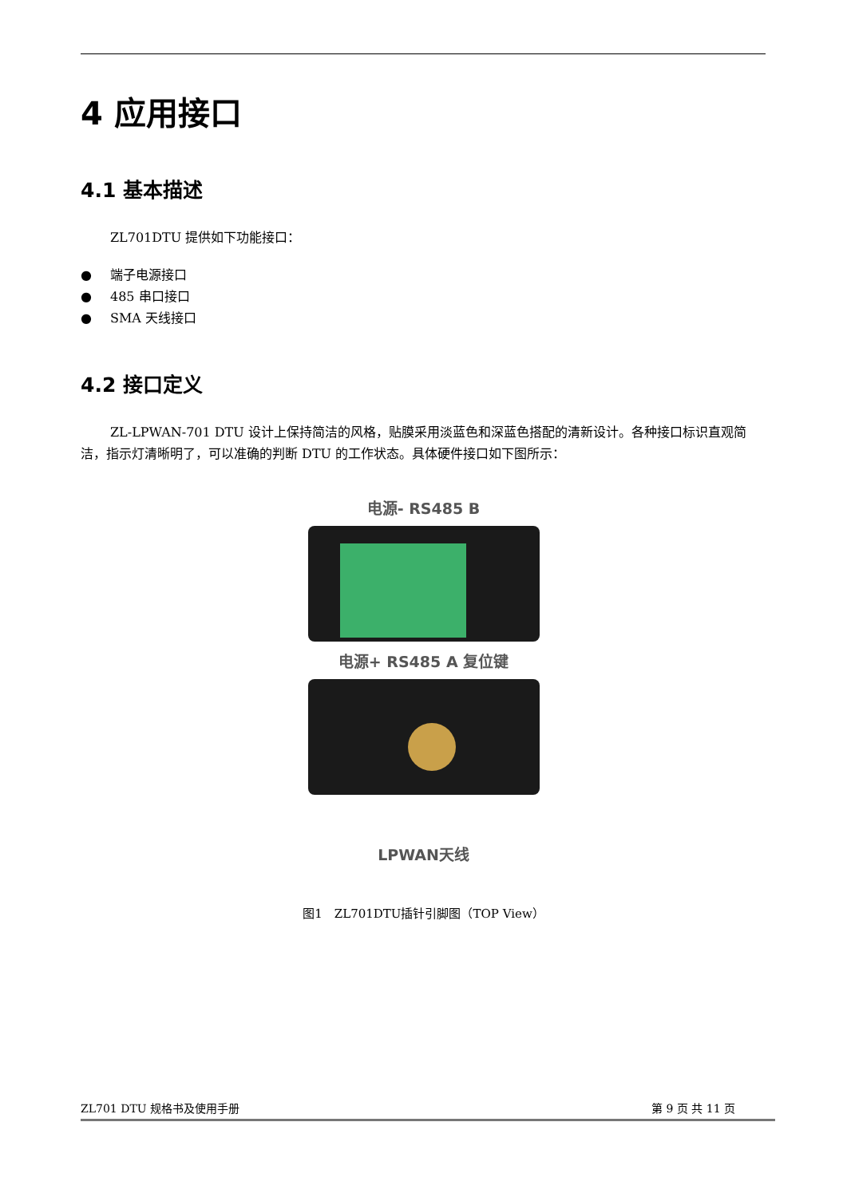4 应用接口
4.1 基本描述
ZL701DTU 提供如下功能接口：
● 端子电源接口
● 485 串口接口
● SMA 天线接口
4.2 接口定义
ZL-LPWAN-701 DTU 设计上保持简洁的风格，贴膜采用淡蓝色和深蓝色搭配的清新设计。各种接口标识直观简洁，指示灯清晰明了，可以准确的判断 DTU 的工作状态。具体硬件接口如下图所示：
电源- RS485 B
电源+ RS485 A 复位键
LPWAN天线
图1　ZL701DTU插针引脚图（TOP View）
ZL701 DTU 规格书及使用手册 第 9 页 共 11 页